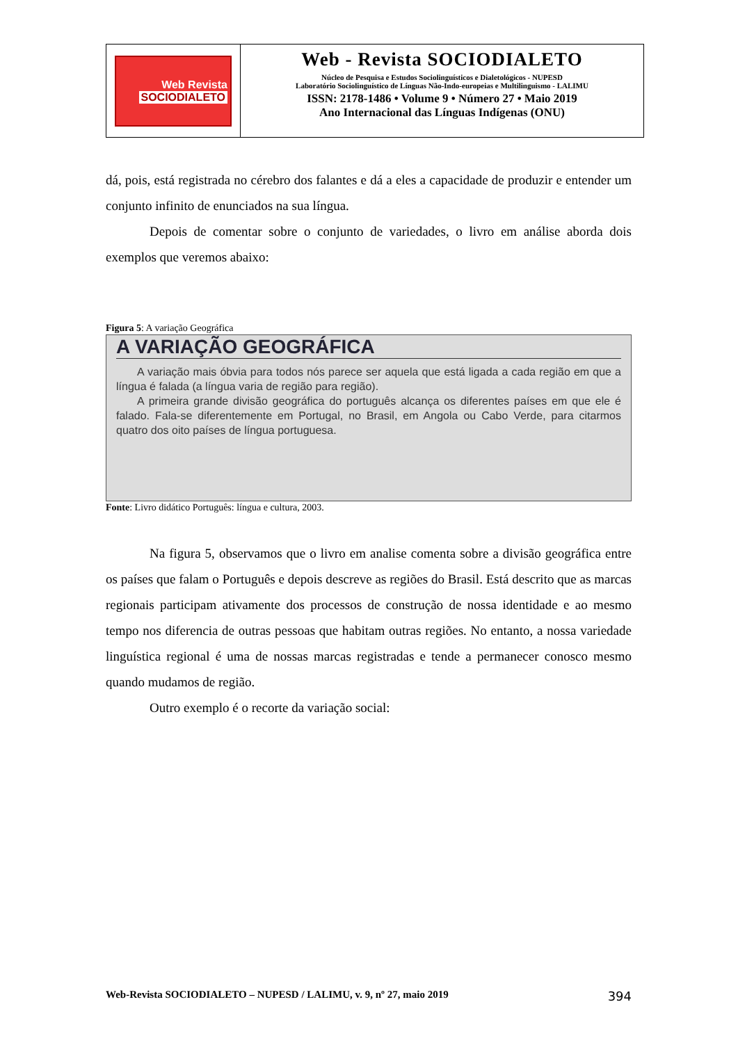Web Revista
SOCIODIALETO
Web - Revista SOCIODIALETO
Núcleo de Pesquisa e Estudos Sociolinguísticos e Dialetológicos - NUPESD
Laboratório Sociolinguístico de Línguas Não-Indo-europeias e Multilinguismo - LALIMU
ISSN: 2178-1486 • Volume 9 • Número 27 • Maio 2019
Ano Internacional das Línguas Indígenas (ONU)
dá, pois, está registrada no cérebro dos falantes e dá a eles a capacidade de produzir e entender um conjunto infinito de enunciados na sua língua.
Depois de comentar sobre o conjunto de variedades, o livro em análise aborda dois exemplos que veremos abaixo:
Figura 5: A variação Geográfica
A VARIAÇÃO GEOGRÁFICA
A variação mais óbvia para todos nós parece ser aquela que está ligada a cada região em que a língua é falada (a língua varia de região para região).
A primeira grande divisão geográfica do português alcança os diferentes países em que ele é falado. Fala-se diferentemente em Portugal, no Brasil, em Angola ou Cabo Verde, para citarmos quatro dos oito países de língua portuguesa.
Fonte: Livro didático Português: língua e cultura, 2003.
Na figura 5, observamos que o livro em analise comenta sobre a divisão geográfica entre os países que falam o Português e depois descreve as regiões do Brasil. Está descrito que as marcas regionais participam ativamente dos processos de construção de nossa identidade e ao mesmo tempo nos diferencia de outras pessoas que habitam outras regiões. No entanto, a nossa variedade linguística regional é uma de nossas marcas registradas e tende a permanecer conosco mesmo quando mudamos de região.
Outro exemplo é o recorte da variação social:
Web-Revista SOCIODIALETO – NUPESD / LALIMU, v. 9, nº 27, maio 2019 394